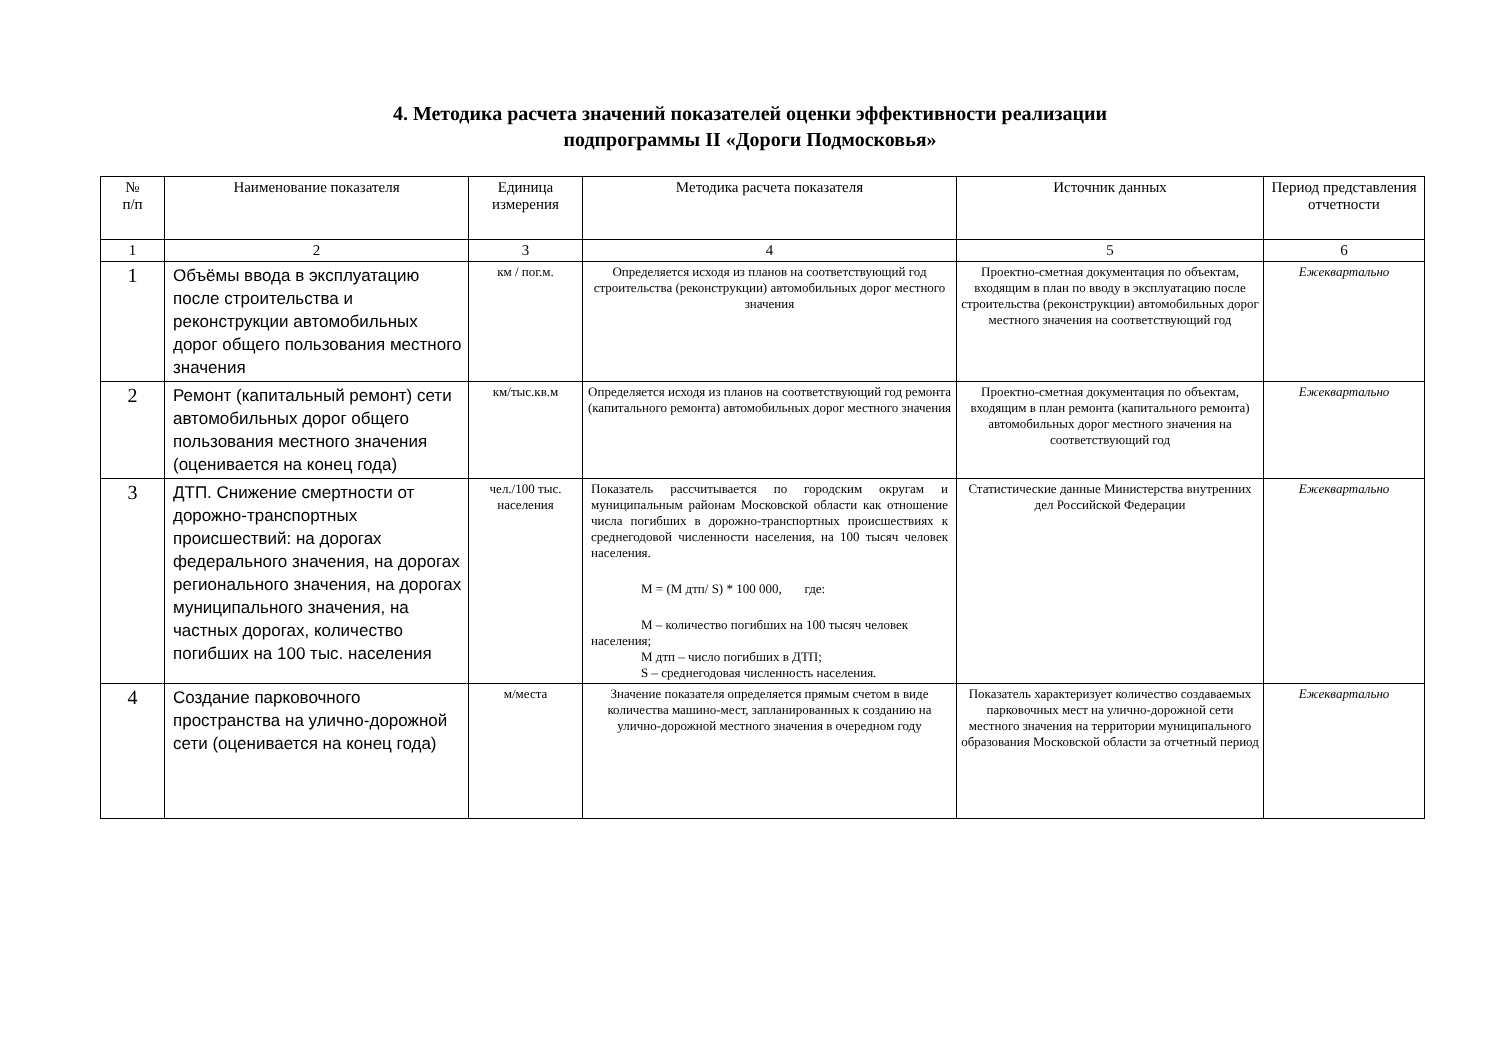4. Методика расчета значений показателей оценки эффективности реализации
подпрограммы II «Дороги Подмосковья»
| № п/п | Наименование показателя | Единица измерения | Методика расчета показателя | Источник данных | Период представления отчетности |
| --- | --- | --- | --- | --- | --- |
| 1 | 2 | 3 | 4 | 5 | 6 |
| 1 | Объёмы ввода в эксплуатацию после строительства и реконструкции автомобильных дорог общего пользования местного значения | км / пог.м. | Определяется исходя из планов на соответствующий год строительства (реконструкции) автомобильных дорог местного значения | Проектно-сметная документация по объектам, входящим в план по вводу в эксплуатацию после строительства (реконструкции) автомобильных дорог местного значения на соответствующий год | Ежеквартально |
| 2 | Ремонт (капитальный ремонт) сети автомобильных дорог общего пользования местного значения (оценивается на конец года) | км/тыс.кв.м | Определяется исходя из планов на соответствующий год ремонта (капитального ремонта) автомобильных дорог местного значения | Проектно-сметная документация по объектам, входящим в план ремонта (капитального ремонта) автомобильных дорог местного значения на соответствующий год | Ежеквартально |
| 3 | ДТП. Снижение смертности от дорожно-транспортных происшествий: на дорогах федерального значения, на дорогах регионального значения, на дорогах муниципального значения, на частных дорогах, количество погибших на 100 тыс. населения | чел./100 тыс. населения | Показатель рассчитывается по городским округам и муниципальным районам Московской области как отношение числа погибших в дорожно-транспортных происшествиях к среднегодовой численности населения, на 100 тысяч человек населения. М = (М дтп/ S) * 100 000, где: М – количество погибших на 100 тысяч человек населения; М дтп – число погибших в ДТП; S – среднегодовая численность населения. | Статистические данные Министерства внутренних дел Российской Федерации | Ежеквартально |
| 4 | Создание парковочного пространства на улично-дорожной сети (оценивается на конец года) | м/места | Значение показателя определяется прямым счетом в виде количества машино-мест, запланированных к созданию на улично-дорожной местного значения в очередном году | Показатель характеризует количество создаваемых парковочных мест на улично-дорожной сети местного значения на территории муниципального образования Московской области за отчетный период | Ежеквартально |